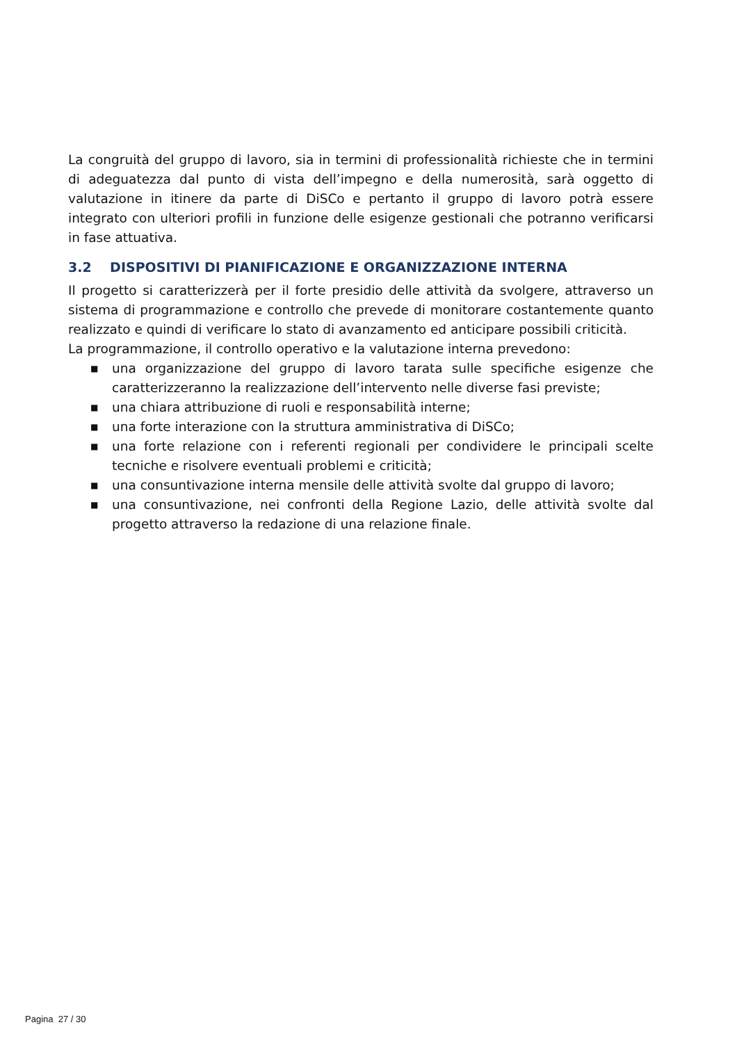La congruità del gruppo di lavoro, sia in termini di professionalità richieste che in termini di adeguatezza dal punto di vista dell’impegno e della numerosità, sarà oggetto di valutazione in itinere da parte di DiSCo e pertanto il gruppo di lavoro potrà essere integrato con ulteriori profili in funzione delle esigenze gestionali che potranno verificarsi in fase attuativa.
3.2 DISPOSITIVI DI PIANIFICAZIONE E ORGANIZZAZIONE INTERNA
Il progetto si caratterizzerà per il forte presidio delle attività da svolgere, attraverso un sistema di programmazione e controllo che prevede di monitorare costantemente quanto realizzato e quindi di verificare lo stato di avanzamento ed anticipare possibili criticità.
La programmazione, il controllo operativo e la valutazione interna prevedono:
■ una organizzazione del gruppo di lavoro tarata sulle specifiche esigenze che caratterizzeranno la realizzazione dell’intervento nelle diverse fasi previste;
■ una chiara attribuzione di ruoli e responsabilità interne;
■ una forte interazione con la struttura amministrativa di DiSCo;
■ una forte relazione con i referenti regionali per condividere le principali scelte tecniche e risolvere eventuali problemi e criticità;
■ una consuntivazione interna mensile delle attività svolte dal gruppo di lavoro;
■ una consuntivazione, nei confronti della Regione Lazio, delle attività svolte dal progetto attraverso la redazione di una relazione finale.
Pagina 27 / 30